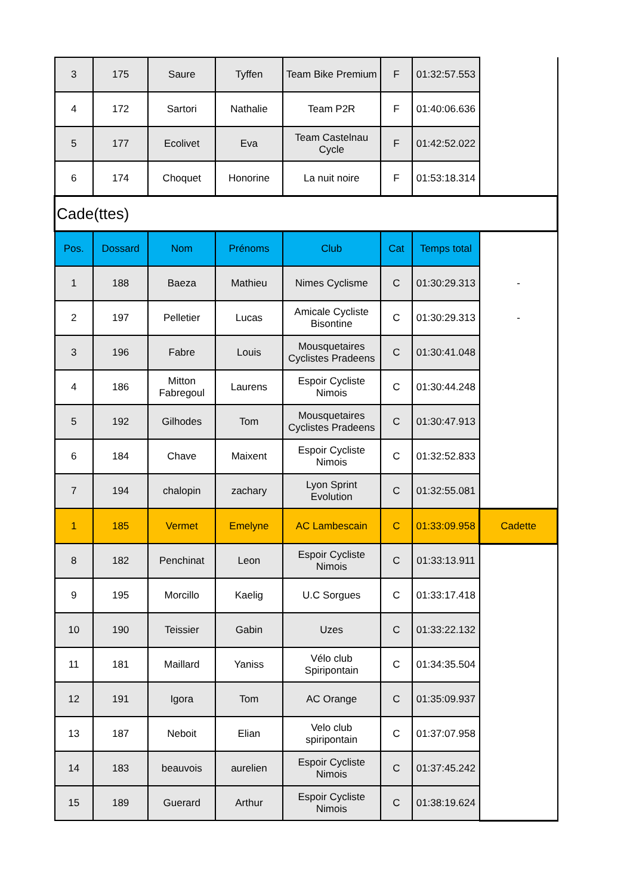| 3 | 175 | Saure | Tyffen | Team Bike Premium | F | 01:32:57.553 | |
| 4 | 172 | Sartori | Nathalie | Team P2R | F | 01:40:06.636 | |
| 5 | 177 | Ecolivet | Eva | Team Castelnau Cycle | F | 01:42:52.022 | |
| 6 | 174 | Choquet | Honorine | La nuit noire | F | 01:53:18.314 | |
| Cade(ttes) | | | | | | | |
| Pos. | Dossard | Nom | Prénoms | Club | Cat | Temps total | |
| 1 | 188 | Baeza | Mathieu | Nimes Cyclisme | C | 01:30:29.313 | - |
| 2 | 197 | Pelletier | Lucas | Amicale Cycliste Bisontine | C | 01:30:29.313 | - |
| 3 | 196 | Fabre | Louis | Mousquetaires Cyclistes Pradeens | C | 01:30:41.048 | |
| 4 | 186 | Mitton Fabregoul | Laurens | Espoir Cycliste Nimois | C | 01:30:44.248 | |
| 5 | 192 | Gilhodes | Tom | Mousquetaires Cyclistes Pradeens | C | 01:30:47.913 | |
| 6 | 184 | Chave | Maixent | Espoir Cycliste Nimois | C | 01:32:52.833 | |
| 7 | 194 | chalopin | zachary | Lyon Sprint Evolution | C | 01:32:55.081 | |
| 1 | 185 | Vermet | Emelyne | AC Lambescain | C | 01:33:09.958 | Cadette |
| 8 | 182 | Penchinat | Leon | Espoir Cycliste Nimois | C | 01:33:13.911 | |
| 9 | 195 | Morcillo | Kaelig | U.C Sorgues | C | 01:33:17.418 | |
| 10 | 190 | Teissier | Gabin | Uzes | C | 01:33:22.132 | |
| 11 | 181 | Maillard | Yaniss | Vélo club Spiripontain | C | 01:34:35.504 | |
| 12 | 191 | Igora | Tom | AC Orange | C | 01:35:09.937 | |
| 13 | 187 | Neboit | Elian | Velo club spiripontain | C | 01:37:07.958 | |
| 14 | 183 | beauvois | aurelien | Espoir Cycliste Nimois | C | 01:37:45.242 | |
| 15 | 189 | Guerard | Arthur | Espoir Cycliste Nimois | C | 01:38:19.624 | |